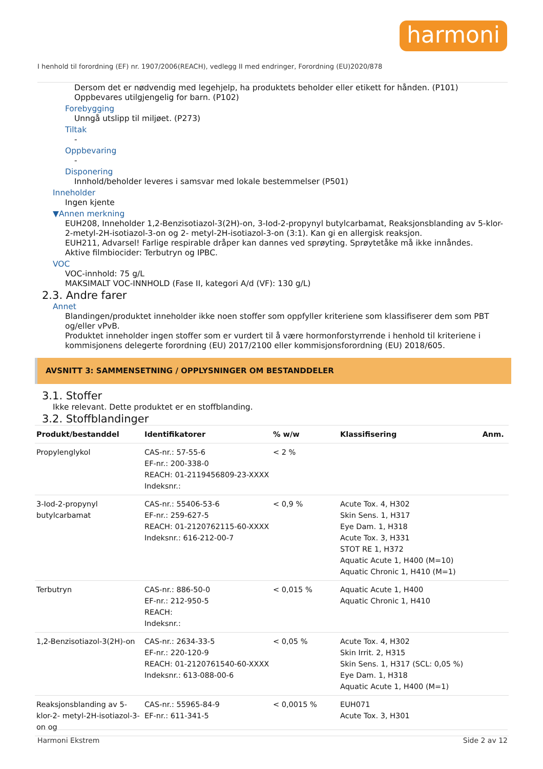harmoni
I henhold til forordning (EF) nr. 1907/2006(REACH), vedlegg II med endringer, Forordning (EU)2020/878
Dersom det er nødvendig med legehjelp, ha produktets beholder eller etikett for hånden. (P101)
Oppbevares utilgjengelig for barn. (P102)
Forebygging
Unngå utslipp til miljøet. (P273)
Tiltak
-
Oppbevaring
-
Disponering
Innhold/beholder leveres i samsvar med lokale bestemmelser (P501)
Inneholder
Ingen kjente
▼Annen merkning
EUH208, Inneholder 1,2-Benzisotiazol-3(2H)-on, 3-Iod-2-propynyl butylcarbamat, Reaksjonsblanding av 5-klor-2-metyl-2H-isotiazol-3-on og 2- metyl-2H-isotiazol-3-on (3:1). Kan gi en allergisk reaksjon.
EUH211, Advarsel! Farlige respirable dråper kan dannes ved sprøyting. Sprøytetåke må ikke innåndes.
Aktive filmbiocider: Terbutryn og IPBC.
VOC
VOC-innhold: 75 g/L
MAKSIMALT VOC-INNHOLD (Fase II, kategori A/d (VF): 130 g/L)
2.3. Andre farer
Annet
Blandingen/produktet inneholder ikke noen stoffer som oppfyller kriteriene som klassifiserer dem som PBT og/eller vPvB.
Produktet inneholder ingen stoffer som er vurdert til å være hormonforstyrrende i henhold til kriteriene i kommisjonens delegerte forordning (EU) 2017/2100 eller kommisjonsforordning (EU) 2018/605.
AVSNITT 3: SAMMENSETNING / OPPLYSNINGER OM BESTANDDELER
3.1. Stoffer
Ikke relevant. Dette produktet er en stoffblanding.
3.2. Stoffblandinger
| Produkt/bestanddel | Identifikatorer | % w/w | Klassifisering | Anm. |
| --- | --- | --- | --- | --- |
| Propylenglykol | CAS-nr.: 57-55-6 EF-nr.: 200-338-0 REACH: 01-2119456809-23-XXXX Indeksnr.: | < 2 % | | |
| 3-Iod-2-propynyl butylcarbamat | CAS-nr.: 55406-53-6 EF-nr.: 259-627-5 REACH: 01-2120762115-60-XXXX Indeksnr.: 616-212-00-7 | < 0,9 % | Acute Tox. 4, H302 Skin Sens. 1, H317 Eye Dam. 1, H318 Acute Tox. 3, H331 STOT RE 1, H372 Aquatic Acute 1, H400 (M=10) Aquatic Chronic 1, H410 (M=1) | |
| Terbutryn | CAS-nr.: 886-50-0 EF-nr.: 212-950-5 REACH: Indeksnr.: | < 0,015 % | Aquatic Acute 1, H400 Aquatic Chronic 1, H410 | |
| 1,2-Benzisotiazol-3(2H)-on | CAS-nr.: 2634-33-5 EF-nr.: 220-120-9 REACH: 01-2120761540-60-XXXX Indeksnr.: 613-088-00-6 | < 0,05 % | Acute Tox. 4, H302 Skin Irrit. 2, H315 Skin Sens. 1, H317 (SCL: 0,05 %) Eye Dam. 1, H318 Aquatic Acute 1, H400 (M=1) | |
| Reaksjonsblanding av 5-klor-2- metyl-2H-isotiazol-3-on og | CAS-nr.: 55965-84-9 EF-nr.: 611-341-5 | < 0,0015 % | EUH071 Acute Tox. 3, H301 | |
Harmoni Ekstrem Side 2 av 12